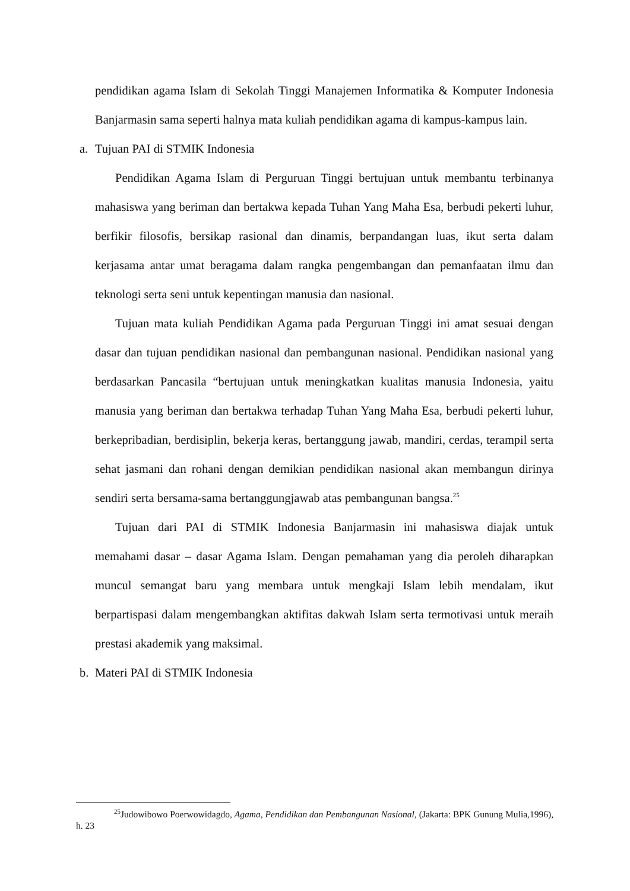pendidikan agama Islam di Sekolah Tinggi Manajemen Informatika & Komputer Indonesia Banjarmasin sama seperti halnya mata kuliah pendidikan agama di kampus-kampus lain.
a. Tujuan PAI di STMIK Indonesia
Pendidikan Agama Islam di Perguruan Tinggi bertujuan untuk membantu terbinanya mahasiswa yang beriman dan bertakwa kepada Tuhan Yang Maha Esa, berbudi pekerti luhur, berfikir filosofis, bersikap rasional dan dinamis, berpandangan luas, ikut serta dalam kerjasama antar umat beragama dalam rangka pengembangan dan pemanfaatan ilmu dan teknologi serta seni untuk kepentingan manusia dan nasional.
Tujuan mata kuliah Pendidikan Agama pada Perguruan Tinggi ini amat sesuai dengan dasar dan tujuan pendidikan nasional dan pembangunan nasional. Pendidikan nasional yang berdasarkan Pancasila “bertujuan untuk meningkatkan kualitas manusia Indonesia, yaitu manusia yang beriman dan bertakwa terhadap Tuhan Yang Maha Esa, berbudi pekerti luhur, berkepribadian, berdisiplin, bekerja keras, bertanggung jawab, mandiri, cerdas, terampil serta sehat jasmani dan rohani dengan demikian pendidikan nasional akan membangun dirinya sendiri serta bersama-sama bertanggungjawab atas pembangunan bangsa.<sup>25</sup>
Tujuan dari PAI di STMIK Indonesia Banjarmasin ini mahasiswa diajak untuk memahami dasar – dasar Agama Islam. Dengan pemahaman yang dia peroleh diharapkan muncul semangat baru yang membara untuk mengkaji Islam lebih mendalam, ikut berpartispasi dalam mengembangkan aktifitas dakwah Islam serta termotivasi untuk meraih prestasi akademik yang maksimal.
b. Materi PAI di STMIK Indonesia
<sup>25</sup> Judowibowo Poerwowidagdo, Agama, Pendidikan dan Pembangunan Nasional, (Jakarta: BPK Gunung Mulia,1996), h. 23